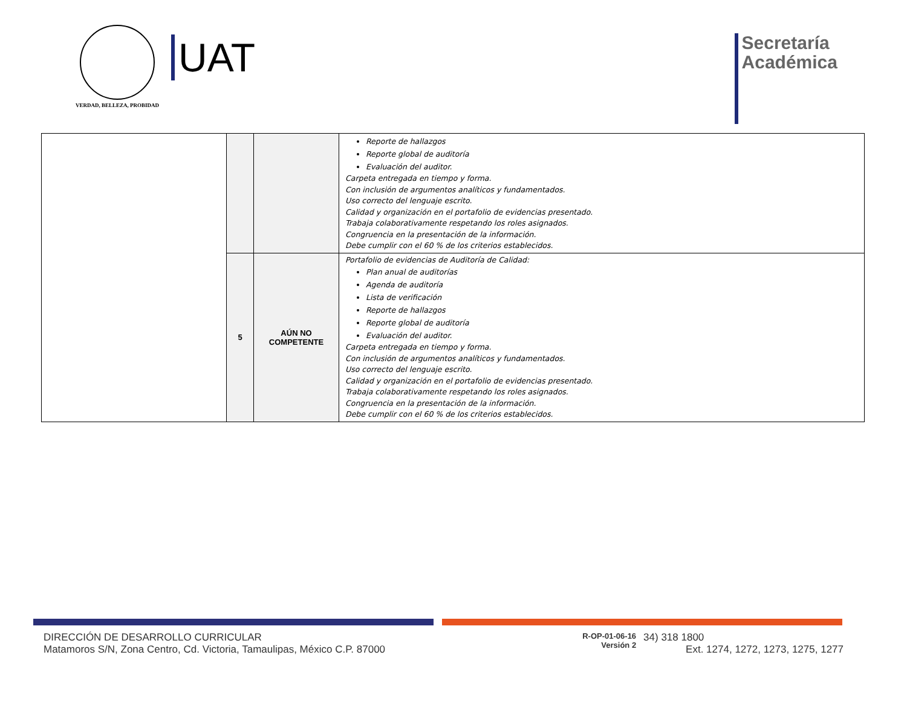VERDAD, BELLEZA, PROBIDAD
UAT
Secretaría
Académica
| | | | Reporte de hallazgos Reporte global de auditoría Evaluación del auditor. Carpeta entregada en tiempo y forma. Con inclusión de argumentos analíticos y fundamentados. Uso correcto del lenguaje escrito. Calidad y organización en el portafolio de evidencias presentado. Trabaja colaborativamente respetando los roles asignados. Congruencia en la presentación de la información. Debe cumplir con el 60 % de los criterios establecidos. |
| | 5 | AÚN NO COMPETENTE | Portafolio de evidencias de Auditoría de Calidad: Plan anual de auditorías Agenda de auditoría Lista de verificación Reporte de hallazgos Reporte global de auditoría Evaluación del auditor. Carpeta entregada en tiempo y forma. Con inclusión de argumentos analíticos y fundamentados. Uso correcto del lenguaje escrito. Calidad y organización en el portafolio de evidencias presentado. Trabaja colaborativamente respetando los roles asignados. Congruencia en la presentación de la información. Debe cumplir con el 60 % de los criterios establecidos. |
DIRECCIÓN DE DESARROLLO CURRICULAR
Matamoros S/N, Zona Centro, Cd. Victoria, Tamaulipas, México C.P. 87000
R-OP-01-06-16
Versión 2
34) 318 1800
Ext. 1274, 1272, 1273, 1275, 1277